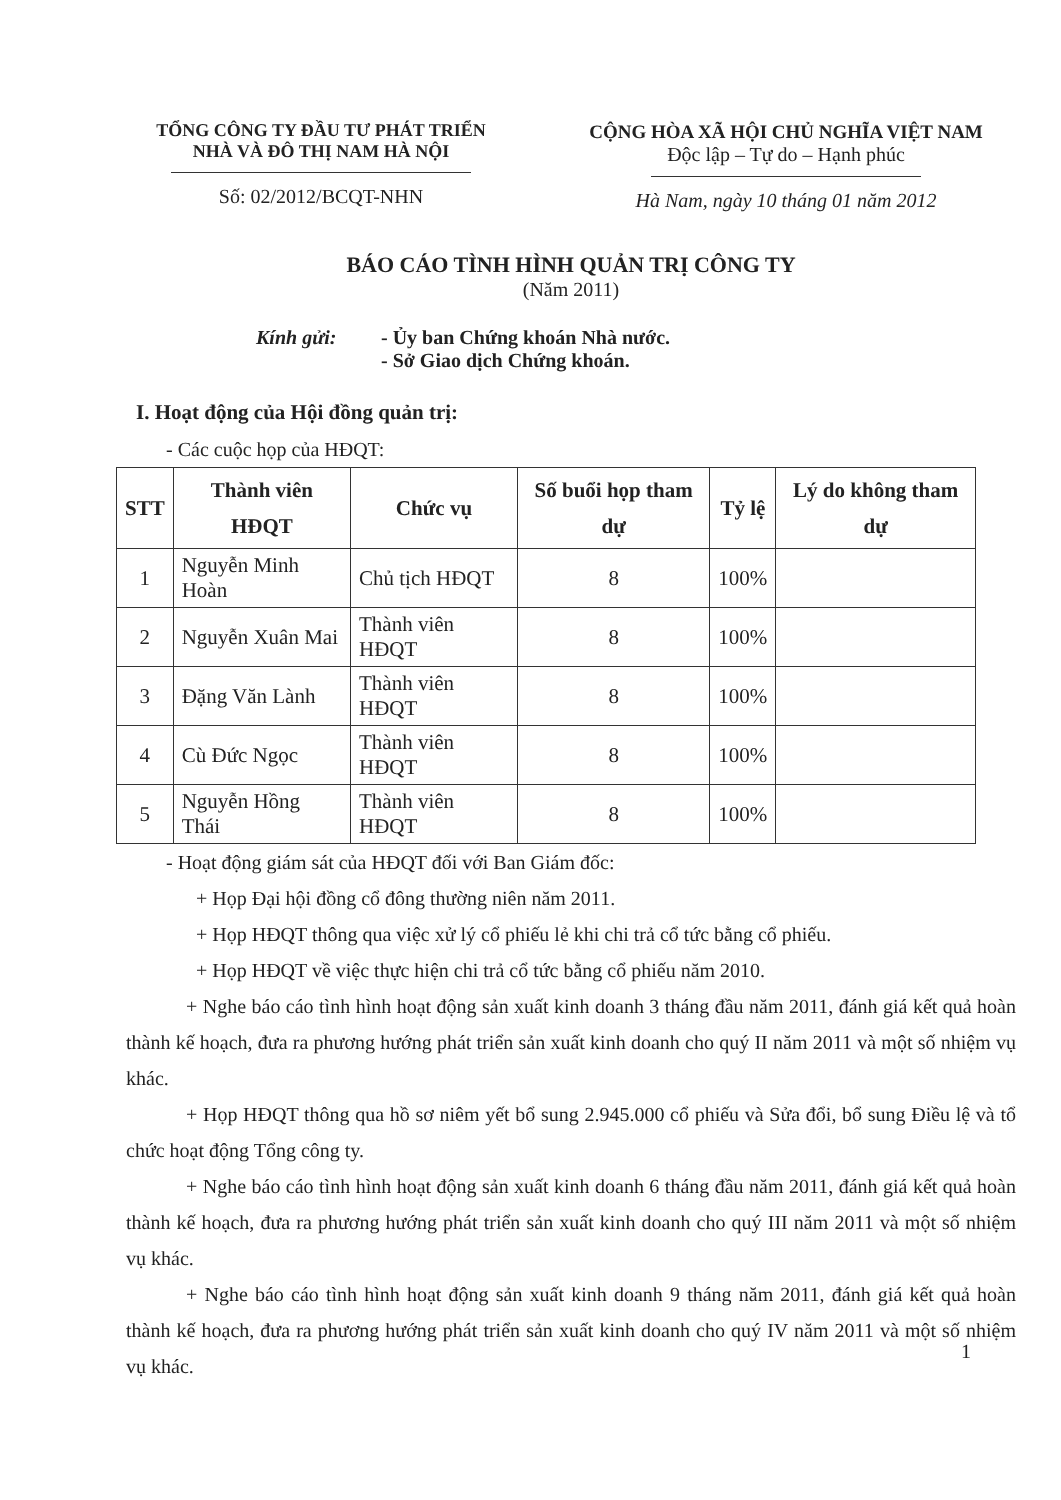TỔNG CÔNG TY ĐẦU TƯ PHÁT TRIỂN
NHÀ VÀ ĐÔ THỊ NAM HÀ NỘI
Số: 02/2012/BCQT-NHN
CỘNG HÒA XÃ HỘI CHỦ NGHĨA VIỆT NAM
Độc lập – Tự do – Hạnh phúc
Hà Nam, ngày 10 tháng 01 năm 2012
BÁO CÁO TÌNH HÌNH QUẢN TRỊ CÔNG TY
(Năm 2011)
Kính gửi: - Ủy ban Chứng khoán Nhà nước.
- Sở Giao dịch Chứng khoán.
I. Hoạt động của Hội đồng quản trị:
- Các cuộc họp của HĐQT:
| STT | Thành viên HĐQT | Chức vụ | Số buổi họp tham dự | Tỷ lệ | Lý do không tham dự |
| --- | --- | --- | --- | --- | --- |
| 1 | Nguyễn Minh Hoàn | Chủ tịch HĐQT | 8 | 100% | |
| 2 | Nguyễn Xuân Mai | Thành viên HĐQT | 8 | 100% | |
| 3 | Đặng Văn Lành | Thành viên HĐQT | 8 | 100% | |
| 4 | Cù Đức Ngọc | Thành viên HĐQT | 8 | 100% | |
| 5 | Nguyễn Hồng Thái | Thành viên HĐQT | 8 | 100% | |
- Hoạt động giám sát của HĐQT đối với Ban Giám đốc:
+ Họp Đại hội đồng cổ đông thường niên năm 2011.
+ Họp HĐQT thông qua việc xử lý cổ phiếu lẻ khi chi trả cổ tức bằng cổ phiếu.
+ Họp HĐQT về việc thực hiện chi trả cổ tức bằng cổ phiếu năm 2010.
+ Nghe báo cáo tình hình hoạt động sản xuất kinh doanh 3 tháng đầu năm 2011, đánh giá kết quả hoàn thành kế hoạch, đưa ra phương hướng phát triển sản xuất kinh doanh cho quý II năm 2011 và một số nhiệm vụ khác.
+ Họp HĐQT thông qua hồ sơ niêm yết bổ sung 2.945.000 cổ phiếu và Sửa đổi, bổ sung Điều lệ và tổ chức hoạt động Tổng công ty.
+ Nghe báo cáo tình hình hoạt động sản xuất kinh doanh 6 tháng đầu năm 2011, đánh giá kết quả hoàn thành kế hoạch, đưa ra phương hướng phát triển sản xuất kinh doanh cho quý III năm 2011 và một số nhiệm vụ khác.
+ Nghe báo cáo tình hình hoạt động sản xuất kinh doanh 9 tháng năm 2011, đánh giá kết quả hoàn thành kế hoạch, đưa ra phương hướng phát triển sản xuất kinh doanh cho quý IV năm 2011 và một số nhiệm vụ khác.
1